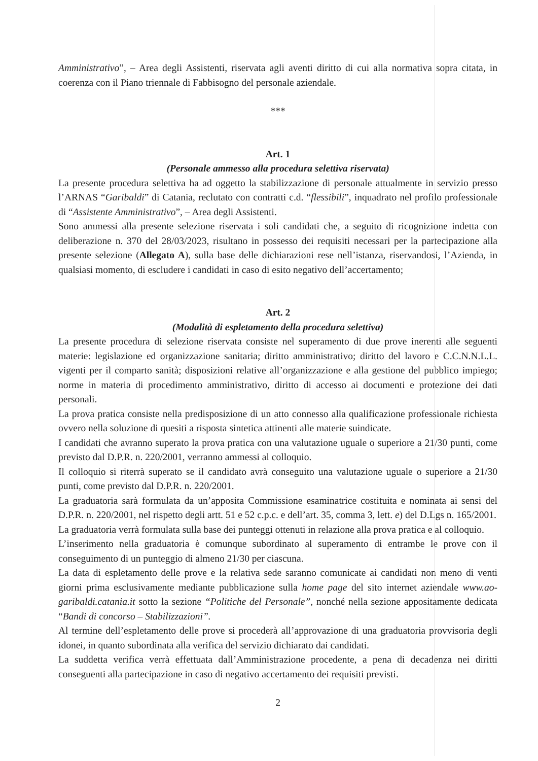Amministrativo”, – Area degli Assistenti, riservata agli aventi diritto di cui alla normativa sopra citata, in coerenza con il Piano triennale di Fabbisogno del personale aziendale.
***
Art. 1
(Personale ammesso alla procedura selettiva riservata)
La presente procedura selettiva ha ad oggetto la stabilizzazione di personale attualmente in servizio presso l’ARNAS “Garibaldi” di Catania, reclutato con contratti c.d. “flessibili”, inquadrato nel profilo professionale di “Assistente Amministrativo”, – Area degli Assistenti.
Sono ammessi alla presente selezione riservata i soli candidati che, a seguito di ricognizione indetta con deliberazione n. 370 del 28/03/2023, risultano in possesso dei requisiti necessari per la partecipazione alla presente selezione (Allegato A), sulla base delle dichiarazioni rese nell’istanza, riservandosi, l’Azienda, in qualsiasi momento, di escludere i candidati in caso di esito negativo dell’accertamento;
Art. 2
(Modalità di espletamento della procedura selettiva)
La presente procedura di selezione riservata consiste nel superamento di due prove inerenti alle seguenti materie: legislazione ed organizzazione sanitaria; diritto amministrativo; diritto del lavoro e C.C.N.N.L.L. vigenti per il comparto sanità; disposizioni relative all’organizzazione e alla gestione del pubblico impiego; norme in materia di procedimento amministrativo, diritto di accesso ai documenti e protezione dei dati personali.
La prova pratica consiste nella predisposizione di un atto connesso alla qualificazione professionale richiesta ovvero nella soluzione di quesiti a risposta sintetica attinenti alle materie suindicate.
I candidati che avranno superato la prova pratica con una valutazione uguale o superiore a 21/30 punti, come previsto dal D.P.R. n. 220/2001, verranno ammessi al colloquio.
Il colloquio si riterrà superato se il candidato avrà conseguito una valutazione uguale o superiore a 21/30 punti, come previsto dal D.P.R. n. 220/2001.
La graduatoria sarà formulata da un’apposita Commissione esaminatrice costituita e nominata ai sensi del D.P.R. n. 220/2001, nel rispetto degli artt. 51 e 52 c.p.c. e dell’art. 35, comma 3, lett. e) del D.Lgs n. 165/2001.
La graduatoria verrà formulata sulla base dei punteggi ottenuti in relazione alla prova pratica e al colloquio.
L’inserimento nella graduatoria è comunque subordinato al superamento di entrambe le prove con il conseguimento di un punteggio di almeno 21/30 per ciascuna.
La data di espletamento delle prove e la relativa sede saranno comunicate ai candidati non meno di venti giorni prima esclusivamente mediante pubblicazione sulla home page del sito internet aziendale www.ao-garibaldi.catania.it sotto la sezione “Politiche del Personale”, nonché nella sezione appositamente dedicata “Bandi di concorso – Stabilizzazioni”.
Al termine dell’espletamento delle prove si procederà all’approvazione di una graduatoria provvisoria degli idonei, in quanto subordinata alla verifica del servizio dichiarato dai candidati.
La suddetta verifica verrà effettuata dall’Amministrazione procedente, a pena di decadenza nei diritti conseguenti alla partecipazione in caso di negativo accertamento dei requisiti previsti.
2